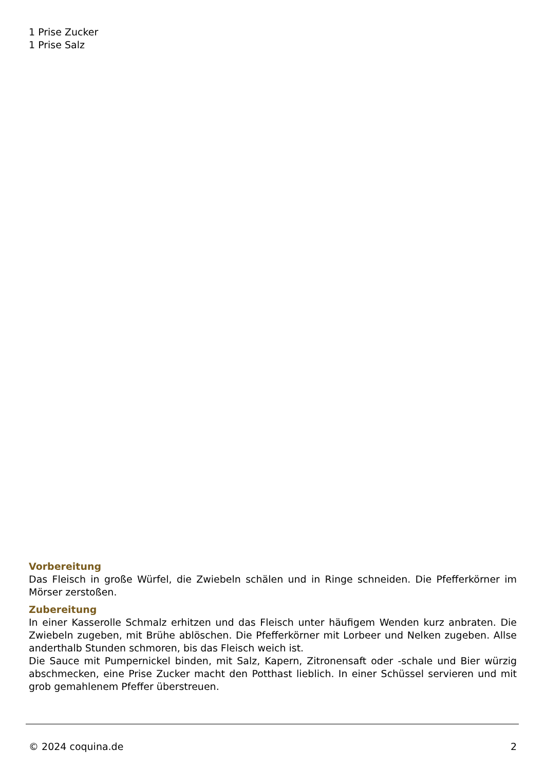1 Prise Zucker
1 Prise Salz
Vorbereitung
Das Fleisch in große Würfel, die Zwiebeln schälen und in Ringe schneiden. Die Pfefferkörner im Mörser zerstoßen.
Zubereitung
In einer Kasserolle Schmalz erhitzen und das Fleisch unter häufigem Wenden kurz anbraten. Die Zwiebeln zugeben, mit Brühe ablöschen. Die Pfefferkörner mit Lorbeer und Nelken zugeben. Allse anderthalb Stunden schmoren, bis das Fleisch weich ist.
Die Sauce mit Pumpernickel binden, mit Salz, Kapern, Zitronensaft oder -schale und Bier würzig abschmecken, eine Prise Zucker macht den Potthast lieblich. In einer Schüssel servieren und mit grob gemahlenem Pfeffer überstreuen.
© 2024 coquina.de 2